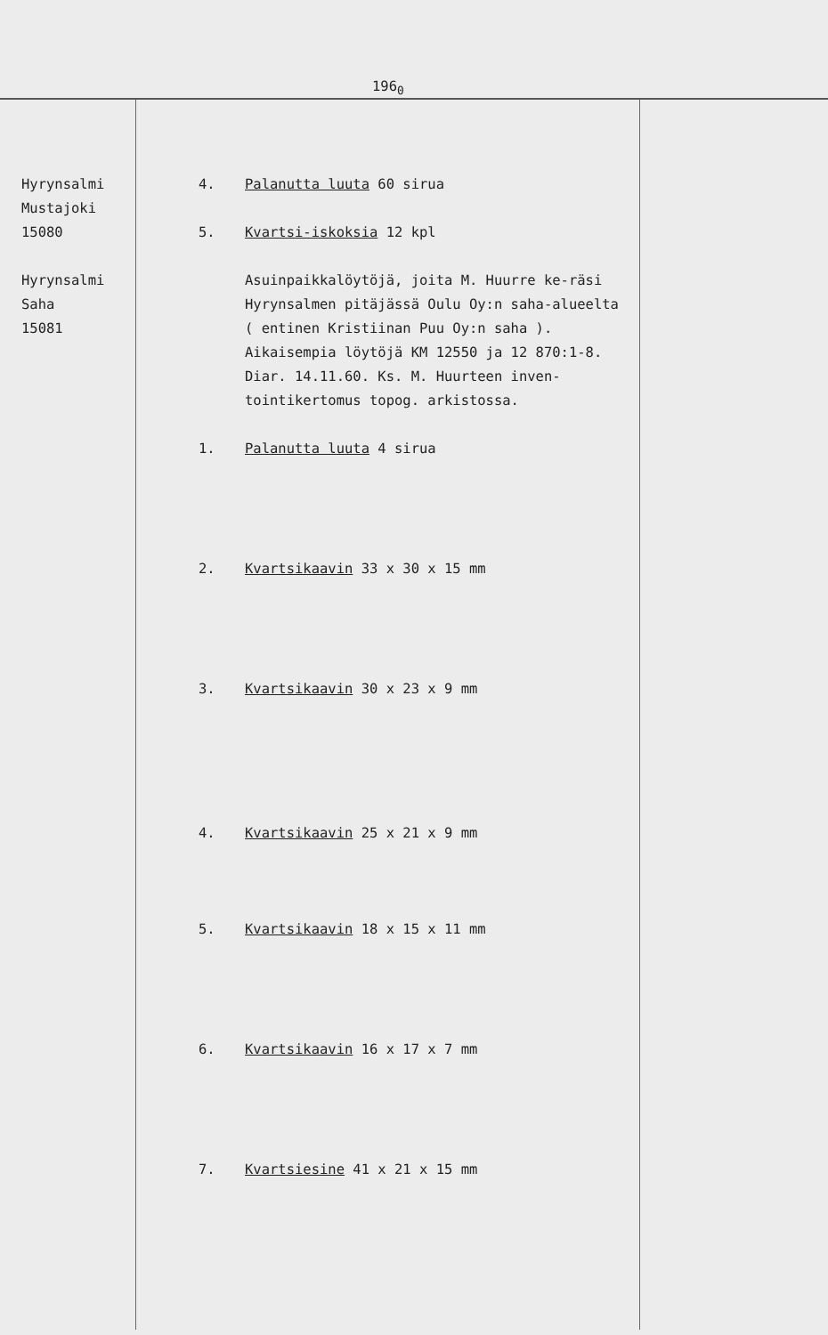196<sub>0</sub>
| Hyrynsalmi Mustajoki 15080 Hyrynsalmi Saha 15081 | 4. Palanutta luuta 60 sirua 5. Kvartsi-iskoksia 12 kpl Asuinpaikkalöytöjä, joita M. Huurre ke-räsi Hyrynsalmen pitäjässä Oulu Oy:n saha-alueelta ( entinen Kristiinan Puu Oy:n saha ). Aikaisempia löytöjä KM 12550 ja 12 870:1-8. Diar. 14.11.60. Ks. M. Huurteen inven-tointikertomus topog. arkistossa. 1. Palanutta luuta 4 sirua 2. Kvartsikaavin 33 x 30 x 15 mm 3. Kvartsikaavin 30 x 23 x 9 mm 4. Kvartsikaavin 25 x 21 x 9 mm 5. Kvartsikaavin 18 x 15 x 11 mm 6. Kvartsikaavin 16 x 17 x 7 mm 7. Kvartsiesine 41 x 21 x 15 mm | |